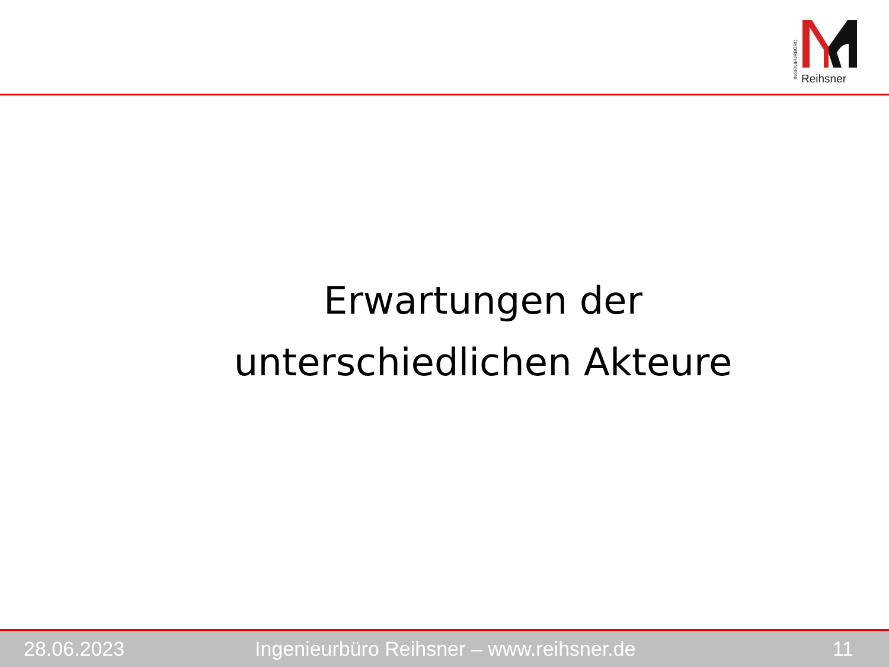INGENIEURBÜRO
Reihsner
Erwartungen der
unterschiedlichen Akteure
28.06.2023 Ingenieurbüro Reihsner – www.reihsner.de 11